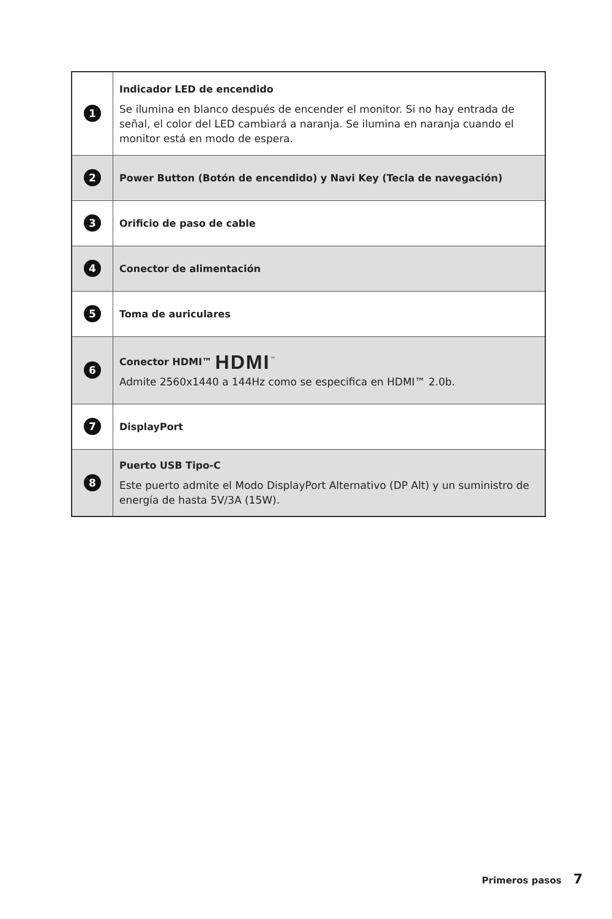| 1 | Indicador LED de encendido Se ilumina en blanco después de encender el monitor. Si no hay entrada de señal, el color del LED cambiará a naranja. Se ilumina en naranja cuando el monitor está en modo de espera. |
| 2 | Power Button (Botón de encendido) y Navi Key (Tecla de navegación) |
| 3 | Orificio de paso de cable |
| 4 | Conector de alimentación |
| 5 | Toma de auriculares |
| 6 | Conector HDMI™ HDMI<sup>™</sup> Admite 2560x1440 a 144Hz como se especifica en HDMI™ 2.0b. |
| 7 | DisplayPort |
| 8 | Puerto USB Tipo-C Este puerto admite el Modo DisplayPort Alternativo (DP Alt) y un suministro de energía de hasta 5V/3A (15W). |
Primeros pasos 7